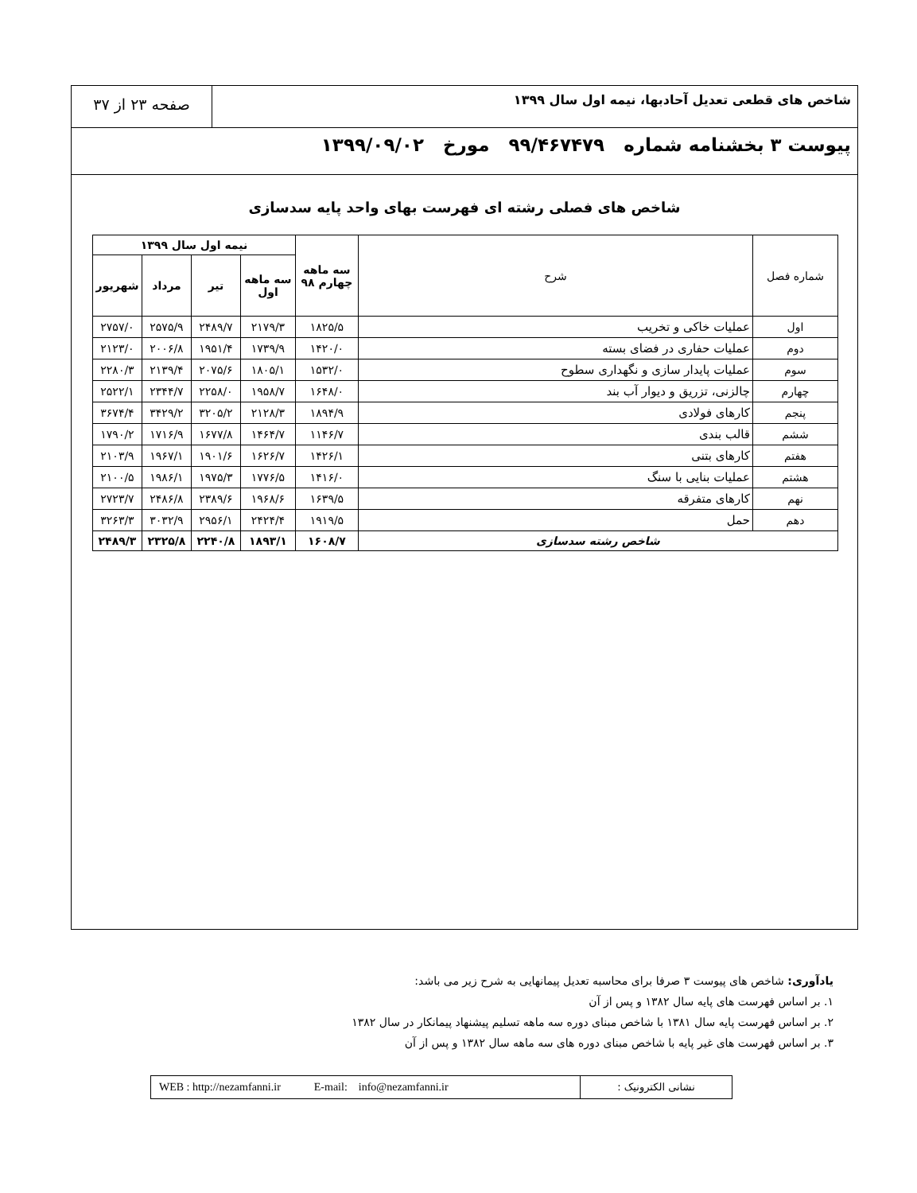شاخص های قطعی تعدیل آحادبها، نیمه اول سال ۱۳۹۹
صفحه ۲۳ از ۳۷
پیوست ۳ بخشنامه شماره ۹۹/۴۶۷۴۷۹ مورخ ۱۳۹۹/۰۹/۰۲
شاخص های فصلی رشته ای فهرست بهای واحد پایه سدسازی
| شماره فصل | شرح | سه ماهه چهارم ۹۸ | نیمه اول سال ۱۳۹۹ | | | |
| --- | --- | --- | --- | --- | --- | --- |
| | | | سه ماهه اول | تیر | مرداد | شهریور |
| اول | عملیات خاکی و تخریب | ۱۸۲۵/۵ | ۲۱۷۹/۳ | ۲۴۸۹/۷ | ۲۵۷۵/۹ | ۲۷۵۷/۰ |
| دوم | عملیات حفاری در فضای بسته | ۱۴۲۰/۰ | ۱۷۳۹/۹ | ۱۹۵۱/۴ | ۲۰۰۶/۸ | ۲۱۲۳/۰ |
| سوم | عملیات پایدار سازی و نگهداری سطوح | ۱۵۳۲/۰ | ۱۸۰۵/۱ | ۲۰۷۵/۶ | ۲۱۳۹/۴ | ۲۲۸۰/۳ |
| چهارم | چالزنی، تزریق و دیوار آب بند | ۱۶۴۸/۰ | ۱۹۵۸/۷ | ۲۲۵۸/۰ | ۲۳۴۴/۷ | ۲۵۲۲/۱ |
| پنجم | کارهای فولادی | ۱۸۹۴/۹ | ۲۱۲۸/۳ | ۳۲۰۵/۲ | ۳۴۲۹/۲ | ۳۶۷۴/۴ |
| ششم | قالب بندی | ۱۱۴۶/۷ | ۱۴۶۴/۷ | ۱۶۷۷/۸ | ۱۷۱۶/۹ | ۱۷۹۰/۲ |
| هفتم | کارهای بتنی | ۱۴۲۶/۱ | ۱۶۲۶/۷ | ۱۹۰۱/۶ | ۱۹۶۷/۱ | ۲۱۰۳/۹ |
| هشتم | عملیات بنایی با سنگ | ۱۴۱۶/۰ | ۱۷۷۶/۵ | ۱۹۷۵/۳ | ۱۹۸۶/۱ | ۲۱۰۰/۵ |
| نهم | کارهای متفرقه | ۱۶۳۹/۵ | ۱۹۶۸/۶ | ۲۳۸۹/۶ | ۲۴۸۶/۸ | ۲۷۲۳/۷ |
| دهم | حمل | ۱۹۱۹/۵ | ۲۴۲۴/۴ | ۲۹۵۶/۱ | ۳۰۳۲/۹ | ۳۲۶۳/۳ |
| شاخص رشته سدسازی | | ۱۶۰۸/۷ | ۱۸۹۳/۱ | ۲۲۴۰/۸ | ۲۳۲۵/۸ | ۲۴۸۹/۳ |
یادآوری: شاخص های پیوست ۳ صرفا برای محاسبه تعدیل پیمانهایی به شرح زیر می باشد:
۱. بر اساس فهرست های پایه سال ۱۳۸۲ و پس از آن
۲. بر اساس فهرست پایه سال ۱۳۸۱ با شاخص مبنای دوره سه ماهه تسلیم پیشنهاد پیمانکار در سال ۱۳۸۲
۳. بر اساس فهرست های غیر پایه با شاخص مبنای دوره های سه ماهه سال ۱۳۸۲ و پس از آن
WEB : http://nezamfanni.ir E-mail: info@nezamfanni.ir
نشانی الکترونیک :